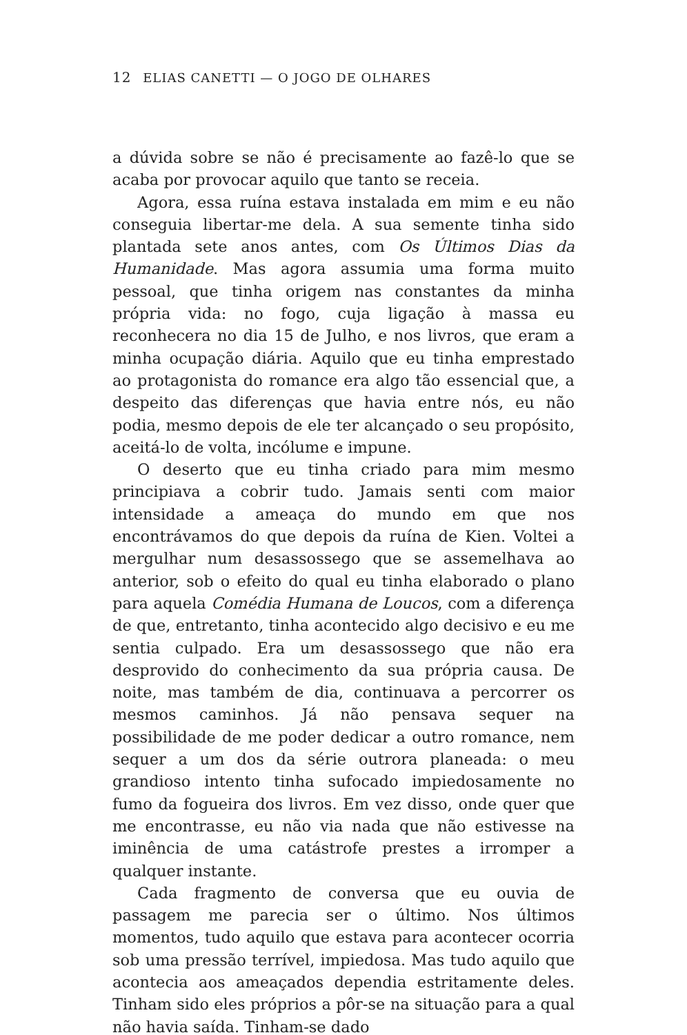12 ELIAS CANETTI — O JOGO DE OLHARES
a dúvida sobre se não é precisamente ao fazê-lo que se acaba por provocar aquilo que tanto se receia.
Agora, essa ruína estava instalada em mim e eu não conseguia libertar-me dela. A sua semente tinha sido plantada sete anos antes, com Os Últimos Dias da Humanidade. Mas agora assumia uma forma muito pessoal, que tinha origem nas constantes da minha própria vida: no fogo, cuja ligação à massa eu reconhecera no dia 15 de Julho, e nos livros, que eram a minha ocupação diária. Aquilo que eu tinha emprestado ao protagonista do romance era algo tão essencial que, a despeito das diferenças que havia entre nós, eu não podia, mesmo depois de ele ter alcançado o seu propósito, aceitá-lo de volta, incólume e impune.
O deserto que eu tinha criado para mim mesmo principiava a cobrir tudo. Jamais senti com maior intensidade a ameaça do mundo em que nos encontrávamos do que depois da ruína de Kien. Voltei a mergulhar num desassossego que se assemelhava ao anterior, sob o efeito do qual eu tinha elaborado o plano para aquela Comédia Humana de Loucos, com a diferença de que, entretanto, tinha acontecido algo decisivo e eu me sentia culpado. Era um desassossego que não era desprovido do co­nhecimento da sua própria causa. De noite, mas também de dia, continuava a percorrer os mesmos caminhos. Já não pensava sequer na possibilidade de me poder dedicar a outro romance, nem sequer a um dos da série outrora planeada: o meu grandioso intento tinha sufocado impiedosamente no fumo da fogueira dos livros. Em vez disso, onde quer que me encontrasse, eu não via nada que não estivesse na iminência de uma catástrofe prestes a irromper a qualquer instante.
Cada fragmento de conversa que eu ouvia de passagem me parecia ser o último. Nos últimos momentos, tudo aquilo que estava para acontecer ocorria sob uma pressão terrível, impiedosa. Mas tudo aquilo que acontecia aos ameaçados dependia estritamente deles. Tinham sido eles próprios a pôr-­se na situação para a qual não havia saída. Tinham-se dado